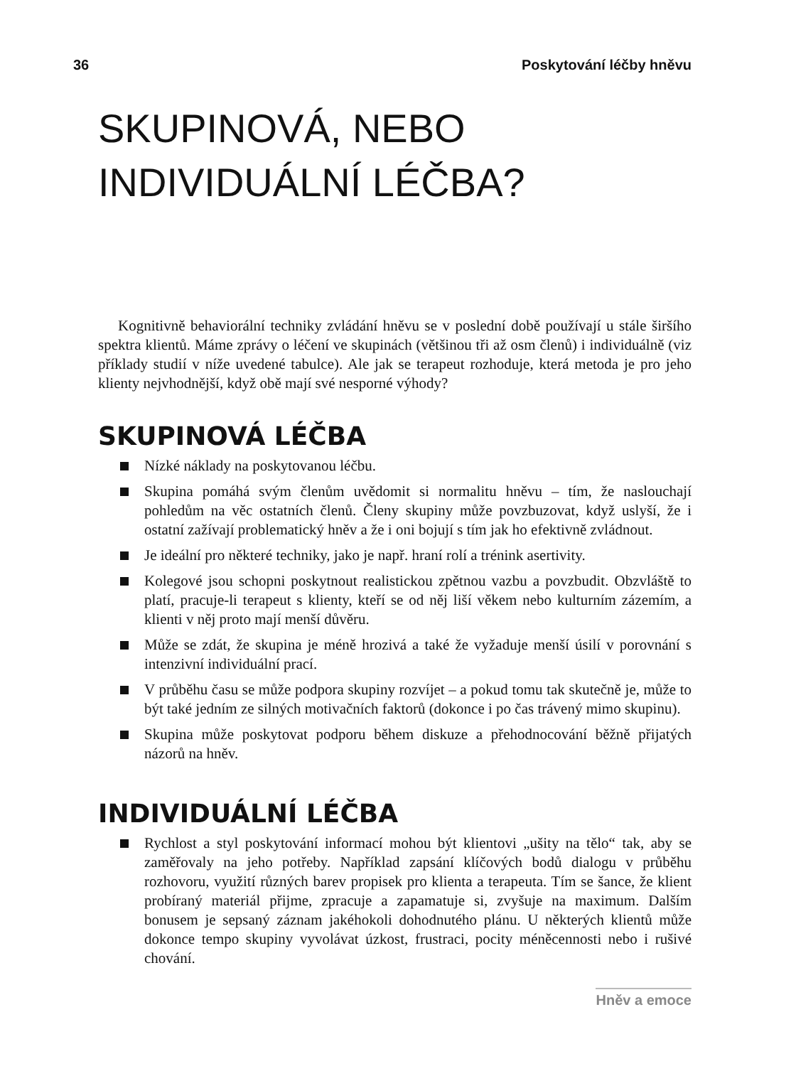36 Poskytování léčby hněvu
SKUPINOVÁ, NEBO
INDIVIDUÁLNÍ LÉČBA?
Kognitivně behaviorální techniky zvládání hněvu se v poslední době používají u stále širšího spektra klientů. Máme zprávy o léčení ve skupinách (většinou tři až osm členů) i individuálně (viz příklady studií v níže uvedené tabulce). Ale jak se terapeut rozhoduje, která metoda je pro jeho klienty nejvhodnější, když obě mají své nesporné výhody?
SKUPINOVÁ LÉČBA
Nízké náklady na poskytovanou léčbu.
Skupina pomáhá svým členům uvědomit si normalitu hněvu – tím, že naslouchají pohledům na věc ostatních členů. Členy skupiny může povzbuzovat, když uslyší, že i ostatní zažívají problematický hněv a že i oni bojují s tím jak ho efektivně zvládnout.
Je ideální pro některé techniky, jako je např. hraní rolí a trénink asertivity.
Kolegové jsou schopni poskytnout realistickou zpětnou vazbu a povzbudit. Obzvláště to platí, pracuje-li terapeut s klienty, kteří se od něj liší věkem nebo kulturním zázemím, a klienti v něj proto mají menší důvěru.
Může se zdát, že skupina je méně hrozivá a také že vyžaduje menší úsilí v porovnání s intenzivní individuální prací.
V průběhu času se může podpora skupiny rozvíjet – a pokud tomu tak skutečně je, může to být také jedním ze silných motivačních faktorů (dokonce i po čas trávený mimo skupinu).
Skupina může poskytovat podporu během diskuze a přehodnocování běžně přijatých názorů na hněv.
INDIVIDUÁLNÍ LÉČBA
Rychlost a styl poskytování informací mohou být klientovi „ušity na tělo“ tak, aby se zaměřovaly na jeho potřeby. Například zapsání klíčových bodů dialogu v průběhu rozhovoru, využití různých barev propisek pro klienta a terapeuta. Tím se šance, že klient probíraný materiál přijme, zpracuje a zapamatuje si, zvyšuje na maximum. Dalším bonusem je sepsaný záznam jakéhokoli dohodnutého plánu. U některých klientů může dokonce tempo skupiny vyvolávat úzkost, frustraci, pocity méněcennosti nebo i rušivé chování.
Hněv a emoce